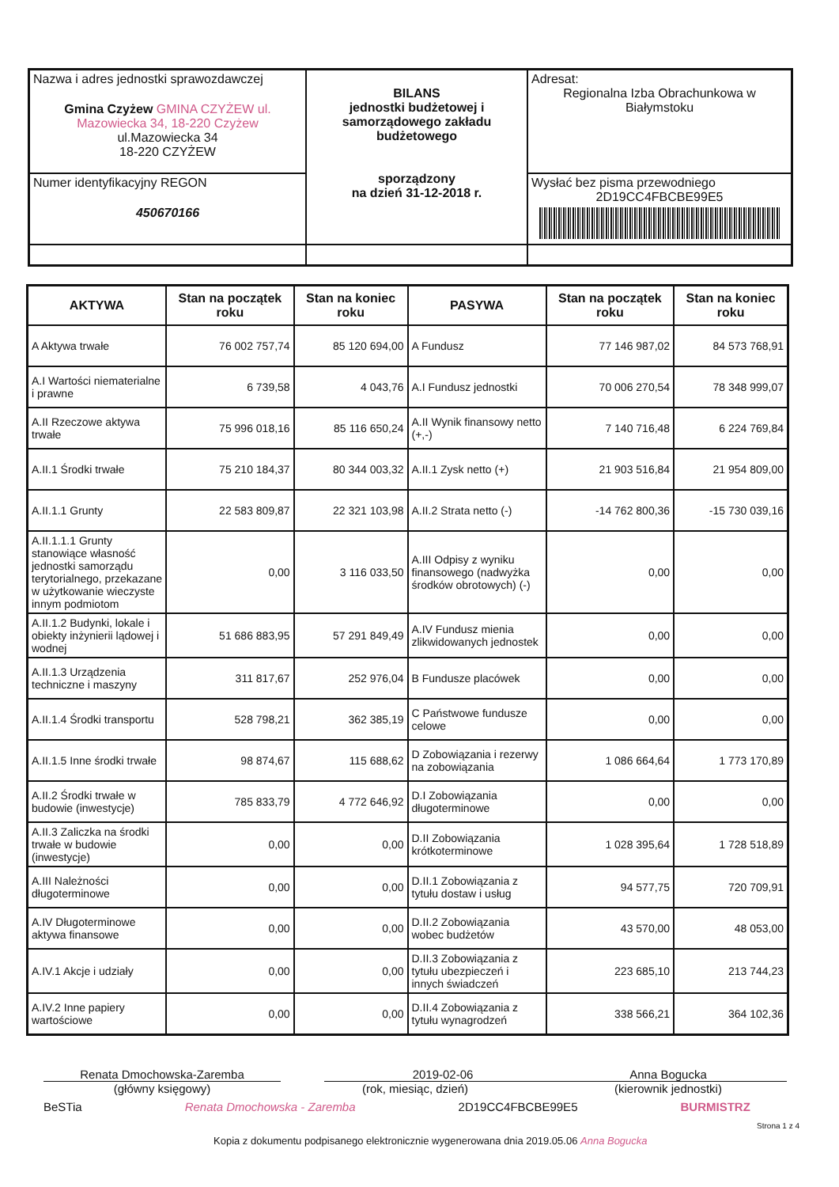| Nazwa i adres jednostki sprawozdawczej Gmina Czyżew GMINA CZYŻEW ul. Mazowiecka 34, 18-220 Czyżew ul.Mazowiecka 34 18-220 CZYŻEW | BILANS jednostki budżetowej i samorządowego zakładu budżetowego sporządzony na dzień 31-12-2018 r. | Adresat: Regionalna Izba Obrachunkowa w Białymstoku |
| Numer identyfikacyjny REGON 450670166 | | Wysłać bez pisma przewodniego 2D19CC4FBCBE99E5 |
| AKTYWA | Stan na początek roku | Stan na koniec roku | PASYWA | Stan na początek roku | Stan na koniec roku |
| --- | --- | --- | --- | --- | --- |
| A Aktywa trwałe | 76 002 757,74 | 85 120 694,00 | A Fundusz | 77 146 987,02 | 84 573 768,91 |
| A.I Wartości niematerialne i prawne | 6 739,58 | 4 043,76 | A.I Fundusz jednostki | 70 006 270,54 | 78 348 999,07 |
| A.II Rzeczowe aktywa trwałe | 75 996 018,16 | 85 116 650,24 | A.II Wynik finansowy netto (+,-) | 7 140 716,48 | 6 224 769,84 |
| A.II.1 Środki trwałe | 75 210 184,37 | 80 344 003,32 | A.II.1 Zysk netto (+) | 21 903 516,84 | 21 954 809,00 |
| A.II.1.1 Grunty | 22 583 809,87 | 22 321 103,98 | A.II.2 Strata netto (-) | -14 762 800,36 | -15 730 039,16 |
| A.II.1.1.1 Grunty stanowiące własność jednostki samorządu terytorialnego, przekazane w użytkowanie wieczyste innym podmiotom | 0,00 | 3 116 033,50 | A.III Odpisy z wyniku finansowego (nadwyżka środków obrotowych) (-) | 0,00 | 0,00 |
| A.II.1.2 Budynki, lokale i obiekty inżynierii lądowej i wodnej | 51 686 883,95 | 57 291 849,49 | A.IV Fundusz mienia zlikwidowanych jednostek | 0,00 | 0,00 |
| A.II.1.3 Urządzenia techniczne i maszyny | 311 817,67 | 252 976,04 | B Fundusze placówek | 0,00 | 0,00 |
| A.II.1.4 Środki transportu | 528 798,21 | 362 385,19 | C Państwowe fundusze celowe | 0,00 | 0,00 |
| A.II.1.5 Inne środki trwałe | 98 874,67 | 115 688,62 | D Zobowiązania i rezerwy na zobowiązania | 1 086 664,64 | 1 773 170,89 |
| A.II.2 Środki trwałe w budowie (inwestycje) | 785 833,79 | 4 772 646,92 | D.I Zobowiązania długoterminowe | 0,00 | 0,00 |
| A.II.3 Zaliczka na środki trwałe w budowie (inwestycje) | 0,00 | 0,00 | D.II Zobowiązania krótkoterminowe | 1 028 395,64 | 1 728 518,89 |
| A.III Należności długoterminowe | 0,00 | 0,00 | D.II.1 Zobowiązania z tytułu dostaw i usług | 94 577,75 | 720 709,91 |
| A.IV Długoterminowe aktywa finansowe | 0,00 | 0,00 | D.II.2 Zobowiązania wobec budżetów | 43 570,00 | 48 053,00 |
| A.IV.1 Akcje i udziały | 0,00 | 0,00 | D.II.3 Zobowiązania z tytułu ubezpieczeń i innych świadczeń | 223 685,10 | 213 744,23 |
| A.IV.2 Inne papiery wartościowe | 0,00 | 0,00 | D.II.4 Zobowiązania z tytułu wynagrodzeń | 338 566,21 | 364 102,36 |
Renata Dmochowska-Zaremba
(główny księgowy)
2019-02-06
(rok, miesiąc, dzień)
Anna Bogucka
(kierownik jednostki)
BeSTia Renata Dmochowska - Zaremba 2D19CC4FBCBE99E5 BURMISTRZ
Strona 1 z 4
Kopia z dokumentu podpisanego elektronicznie wygenerowana dnia 2019.05.06 Anna Bogucka